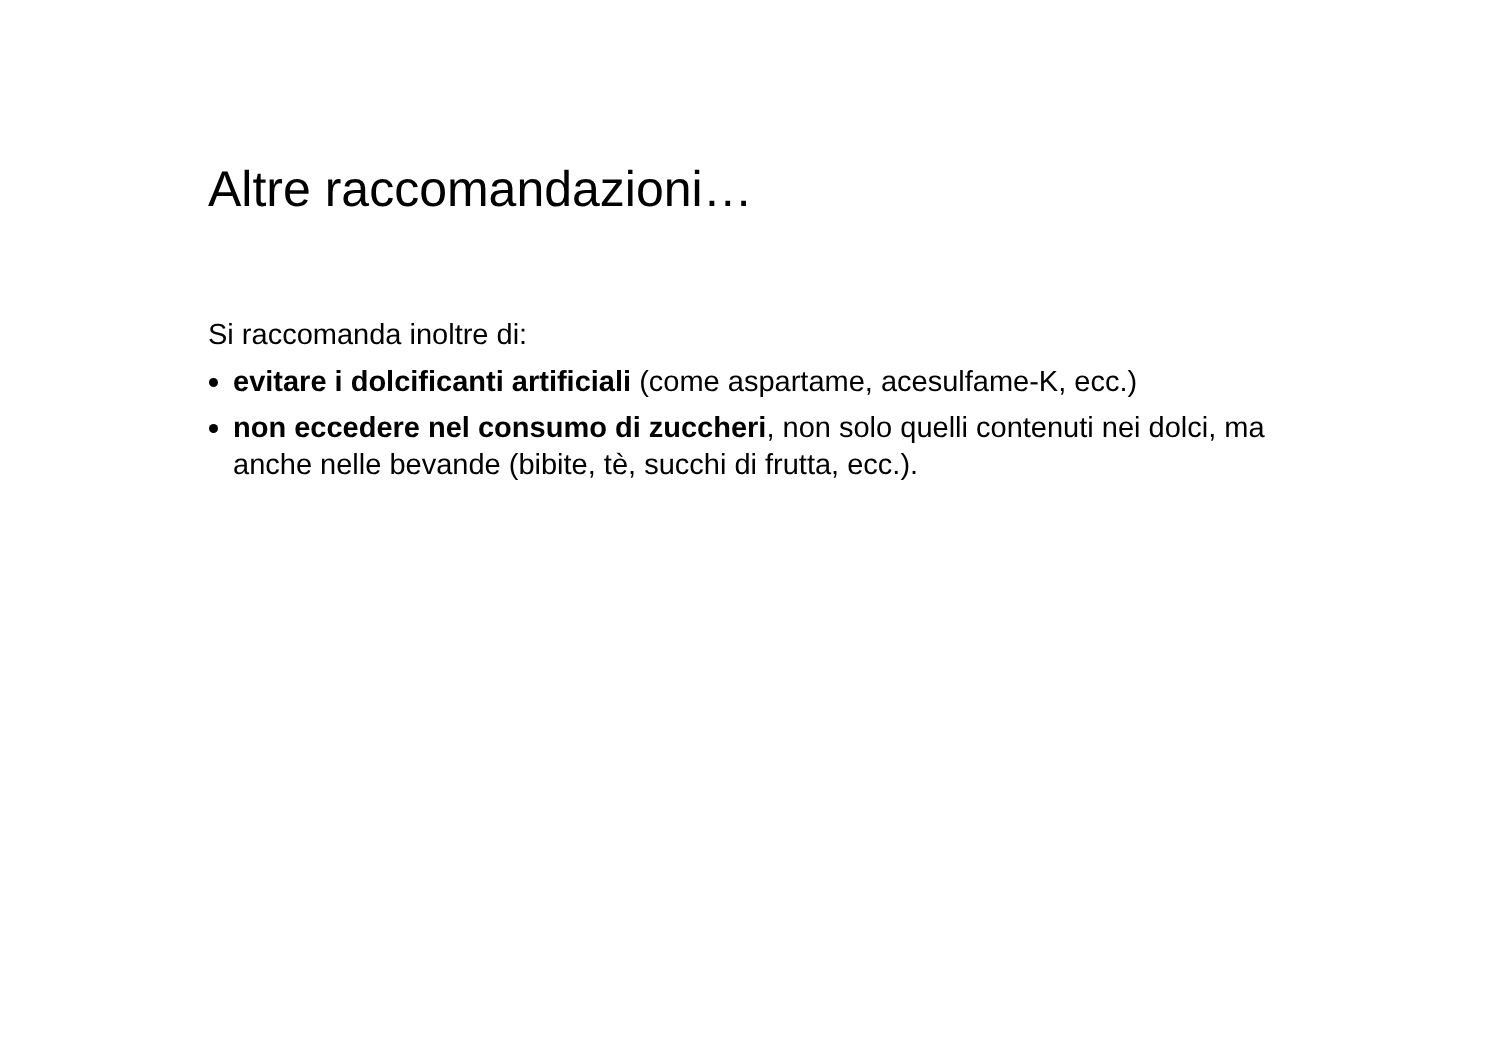Altre raccomandazioni…
Si raccomanda inoltre di:
evitare i dolcificanti artificiali (come aspartame, acesulfame-K, ecc.)
non eccedere nel consumo di zuccheri, non solo quelli contenuti nei dolci, ma anche nelle bevande (bibite, tè, succhi di frutta, ecc.).